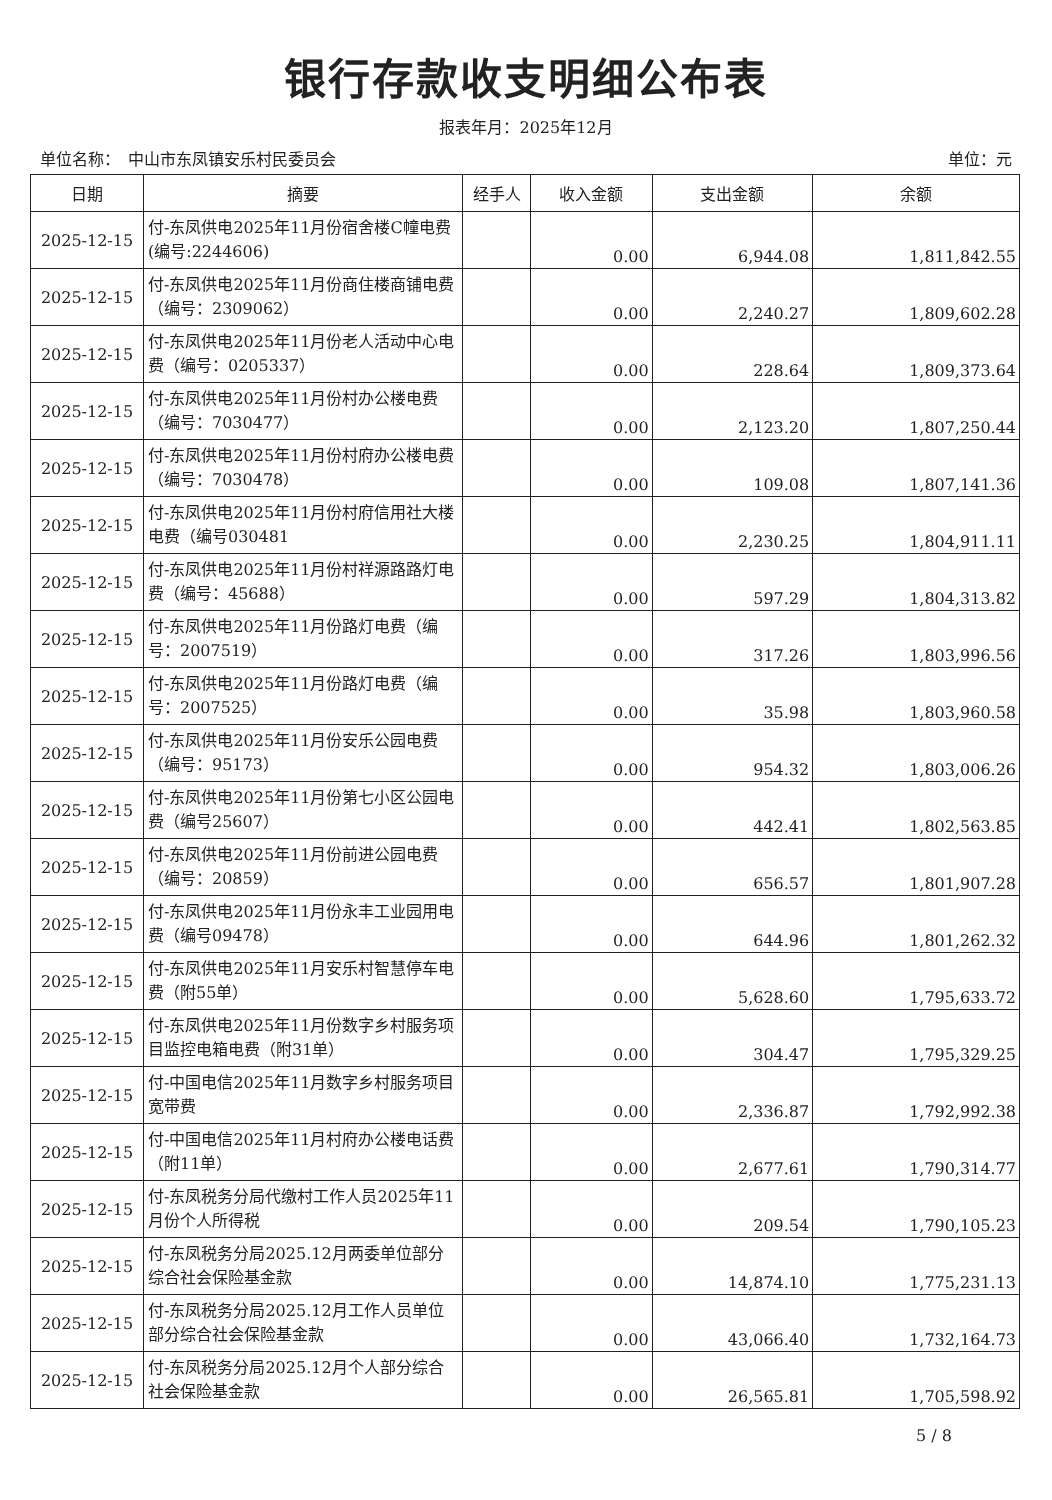银行存款收支明细公布表
报表年月：2025年12月
单位名称：　中山市东凤镇安乐村民委员会 单位：元
| 日期 | 摘要 | 经手人 | 收入金额 | 支出金额 | 余额 |
| --- | --- | --- | --- | --- | --- |
| 2025-12-15 | 付-东凤供电2025年11月份宿舍楼C幢电费(编号:2244606) | | 0.00 | 6,944.08 | 1,811,842.55 |
| 2025-12-15 | 付-东凤供电2025年11月份商住楼商铺电费（编号：2309062） | | 0.00 | 2,240.27 | 1,809,602.28 |
| 2025-12-15 | 付-东凤供电2025年11月份老人活动中心电费（编号：0205337） | | 0.00 | 228.64 | 1,809,373.64 |
| 2025-12-15 | 付-东凤供电2025年11月份村办公楼电费（编号：7030477） | | 0.00 | 2,123.20 | 1,807,250.44 |
| 2025-12-15 | 付-东凤供电2025年11月份村府办公楼电费（编号：7030478） | | 0.00 | 109.08 | 1,807,141.36 |
| 2025-12-15 | 付-东凤供电2025年11月份村府信用社大楼电费（编号030481 | | 0.00 | 2,230.25 | 1,804,911.11 |
| 2025-12-15 | 付-东凤供电2025年11月份村祥源路路灯电费（编号：45688） | | 0.00 | 597.29 | 1,804,313.82 |
| 2025-12-15 | 付-东凤供电2025年11月份路灯电费（编号：2007519） | | 0.00 | 317.26 | 1,803,996.56 |
| 2025-12-15 | 付-东凤供电2025年11月份路灯电费（编号：2007525） | | 0.00 | 35.98 | 1,803,960.58 |
| 2025-12-15 | 付-东凤供电2025年11月份安乐公园电费（编号：95173） | | 0.00 | 954.32 | 1,803,006.26 |
| 2025-12-15 | 付-东凤供电2025年11月份第七小区公园电费（编号25607） | | 0.00 | 442.41 | 1,802,563.85 |
| 2025-12-15 | 付-东凤供电2025年11月份前进公园电费（编号：20859） | | 0.00 | 656.57 | 1,801,907.28 |
| 2025-12-15 | 付-东凤供电2025年11月份永丰工业园用电费（编号09478） | | 0.00 | 644.96 | 1,801,262.32 |
| 2025-12-15 | 付-东凤供电2025年11月安乐村智慧停车电费（附55单） | | 0.00 | 5,628.60 | 1,795,633.72 |
| 2025-12-15 | 付-东凤供电2025年11月份数字乡村服务项目监控电箱电费（附31单） | | 0.00 | 304.47 | 1,795,329.25 |
| 2025-12-15 | 付-中国电信2025年11月数字乡村服务项目宽带费 | | 0.00 | 2,336.87 | 1,792,992.38 |
| 2025-12-15 | 付-中国电信2025年11月村府办公楼电话费（附11单） | | 0.00 | 2,677.61 | 1,790,314.77 |
| 2025-12-15 | 付-东凤税务分局代缴村工作人员2025年11月份个人所得税 | | 0.00 | 209.54 | 1,790,105.23 |
| 2025-12-15 | 付-东凤税务分局2025.12月两委单位部分综合社会保险基金款 | | 0.00 | 14,874.10 | 1,775,231.13 |
| 2025-12-15 | 付-东凤税务分局2025.12月工作人员单位部分综合社会保险基金款 | | 0.00 | 43,066.40 | 1,732,164.73 |
| 2025-12-15 | 付-东凤税务分局2025.12月个人部分综合社会保险基金款 | | 0.00 | 26,565.81 | 1,705,598.92 |
5 / 8